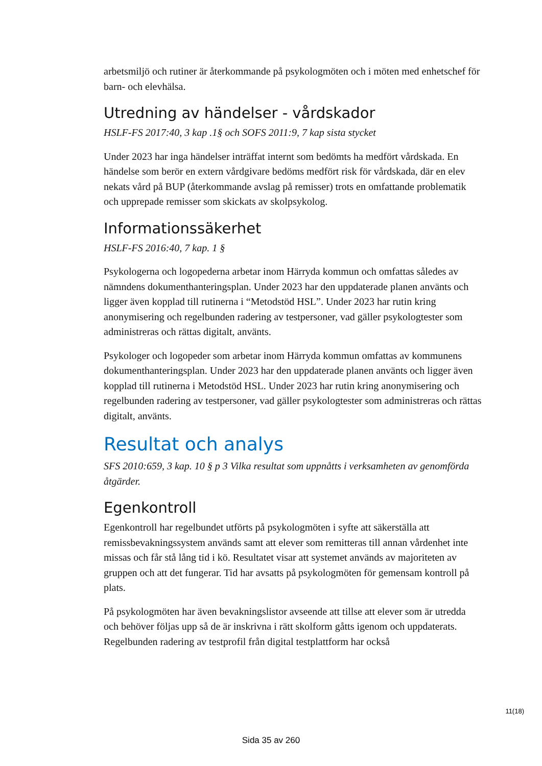arbetsmiljö och rutiner är återkommande på psykologmöten och i möten med enhetschef för barn- och elevhälsa.
Utredning av händelser - vårdskador
HSLF-FS 2017:40, 3 kap .1§ och SOFS 2011:9, 7 kap sista stycket
Under 2023 har inga händelser inträffat internt som bedömts ha medfört vårdskada. En händelse som berör en extern vårdgivare bedöms medfört risk för vårdskada, där en elev nekats vård på BUP (återkommande avslag på remisser) trots en omfattande problematik och upprepade remisser som skickats av skolpsykolog.
Informationssäkerhet
HSLF-FS 2016:40, 7 kap. 1 §
Psykologerna och logopederna arbetar inom Härryda kommun och omfattas således av nämndens dokumenthanteringsplan. Under 2023 har den uppdaterade planen använts och ligger även kopplad till rutinerna i “Metodstöd HSL”. Under 2023 har rutin kring anonymisering och regelbunden radering av testpersoner, vad gäller psykologtester som administreras och rättas digitalt, använts.
Psykologer och logopeder som arbetar inom Härryda kommun omfattas av kommunens dokumenthanteringsplan. Under 2023 har den uppdaterade planen använts och ligger även kopplad till rutinerna i Metodstöd HSL. Under 2023 har rutin kring anonymisering och regelbunden radering av testpersoner, vad gäller psykologtester som administreras och rättas digitalt, använts.
Resultat och analys
SFS 2010:659, 3 kap. 10 § p 3 Vilka resultat som uppnåtts i verksamheten av genomförda åtgärder.
Egenkontroll
Egenkontroll har regelbundet utförts på psykologmöten i syfte att säkerställa att remissbevakningssystem används samt att elever som remitteras till annan vårdenhet inte missas och får stå lång tid i kö. Resultatet visar att systemet används av majoriteten av gruppen och att det fungerar. Tid har avsatts på psykologmöten för gemensam kontroll på plats.
På psykologmöten har även bevakningslistor avseende att tillse att elever som är utredda och behöver följas upp så de är inskrivna i rätt skolform gåtts igenom och uppdaterats. Regelbunden radering av testprofil från digital testplattform har också
11(18)
Sida 35 av 260